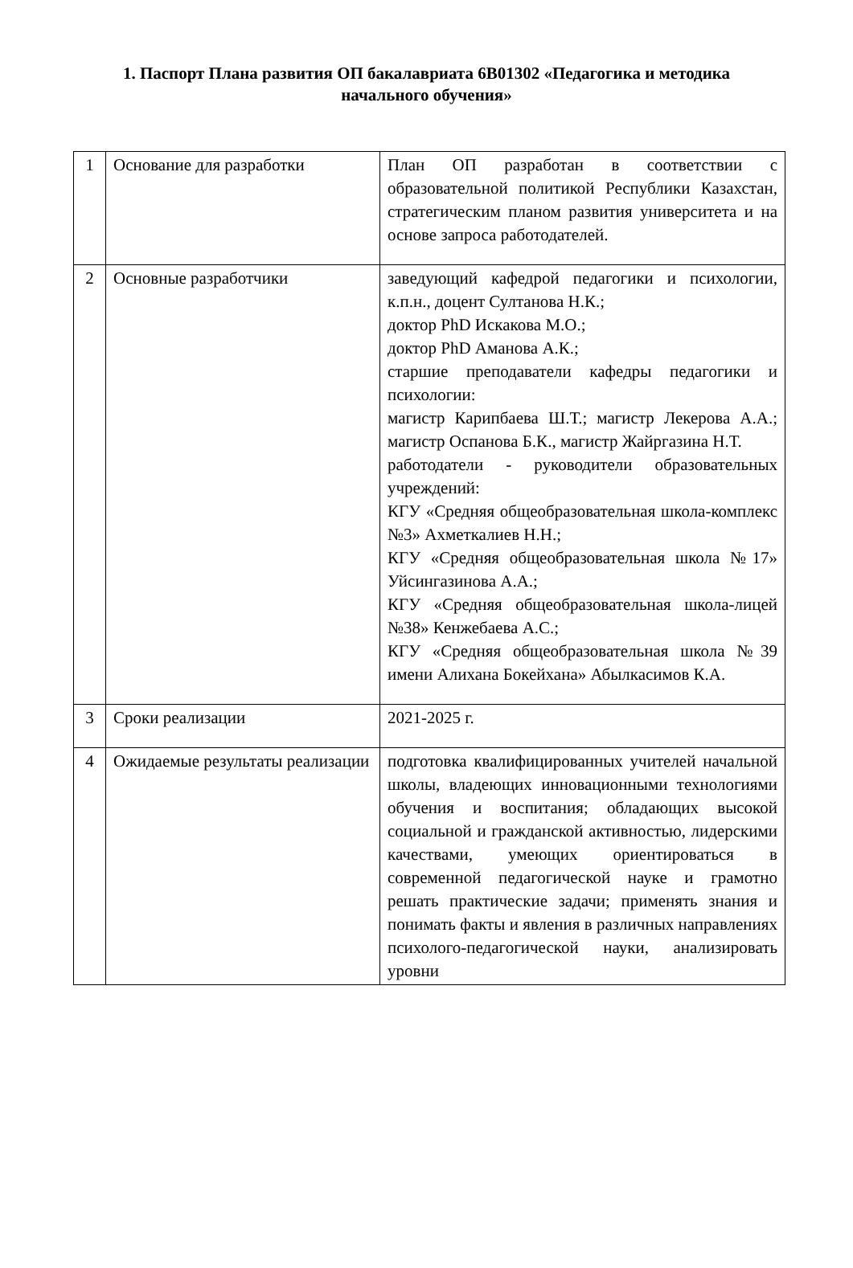1. Паспорт Плана развития ОП бакалавриата 6В01302 «Педагогика и методика начального обучения»
| 1 | Основание для разработки | План ОП разработан в соответствии с образовательной политикой Республики Казахстан, стратегическим планом развития университета и на основе запроса работодателей. |
| 2 | Основные разработчики | заведующий кафедрой педагогики и психологии, к.п.н., доцент Султанова Н.К.; доктор PhD Искакова М.О.; доктор PhD Аманова А.К.; старшие преподаватели кафедры педагогики и психологии: магистр Карипбаева Ш.Т.; магистр Лекерова А.А.; магистр Оспанова Б.К., магистр Жайргазина Н.Т. работодатели - руководители образовательных учреждений: КГУ «Средняя общеобразовательная школа-комплекс №3» Ахметкалиев Н.Н.; КГУ «Средняя общеобразовательная школа №17» Уйсингазинова А.А.; КГУ «Средняя общеобразовательная школа-лицей №38» Кенжебаева А.С.; КГУ «Средняя общеобразовательная школа №39 имени Алихана Бокейхана» Абылкасимов К.А. |
| 3 | Сроки реализации | 2021-2025 г. |
| 4 | Ожидаемые результаты реализации | подготовка квалифицированных учителей начальной школы, владеющих инновационными технологиями обучения и воспитания; обладающих высокой социальной и гражданской активностью, лидерскими качествами, умеющих ориентироваться в современной педагогической науке и грамотно решать практические задачи; применять знания и понимать факты и явления в различных направлениях психолого-педагогической науки, анализировать уровни |